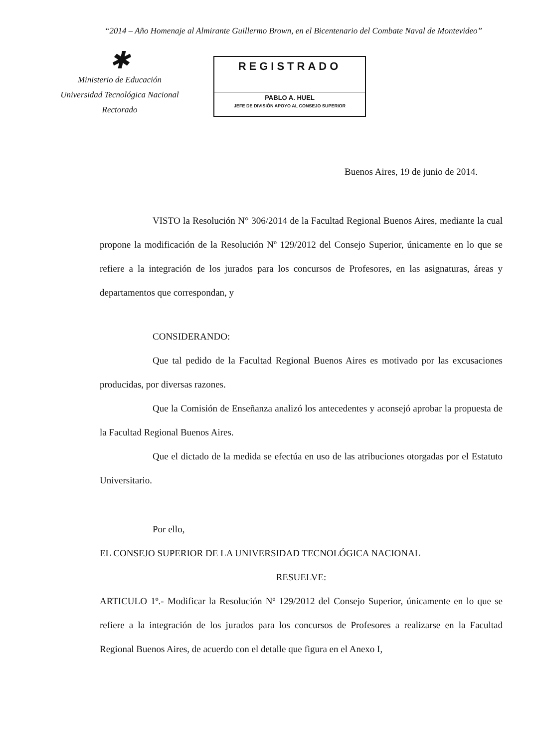“2014 – Año Homenaje al Almirante Guillermo Brown, en el Bicentenario del Combate Naval de Montevideo”
✱
Ministerio de Educación
Universidad Tecnológica Nacional
Rectorado
REGISTRADO
PABLO A. HUEL
JEFE DE DIVISIÓN APOYO AL CONSEJO SUPERIOR
Buenos Aires, 19 de junio de 2014.
VISTO la Resolución N° 306/2014 de la Facultad Regional Buenos Aires, mediante la cual propone la modificación de la Resolución Nº 129/2012 del Consejo Superior, únicamente en lo que se refiere a la integración de los jurados para los concursos de Profesores, en las asignaturas, áreas y departamentos que correspondan, y
CONSIDERANDO:
Que tal pedido de la Facultad Regional Buenos Aires es motivado por las excusaciones producidas, por diversas razones.
Que la Comisión de Enseñanza analizó los antecedentes y aconsejó aprobar la propuesta de la Facultad Regional Buenos Aires.
Que el dictado de la medida se efectúa en uso de las atribuciones otorgadas por el Estatuto Universitario.
Por ello,
EL CONSEJO SUPERIOR DE LA UNIVERSIDAD TECNOLÓGICA NACIONAL
RESUELVE:
ARTICULO 1º.- Modificar la Resolución Nº 129/2012 del Consejo Superior, únicamente en lo que se refiere a la integración de los jurados para los concursos de Profesores a realizarse en la Facultad Regional Buenos Aires, de acuerdo con el detalle que figura en el Anexo I,